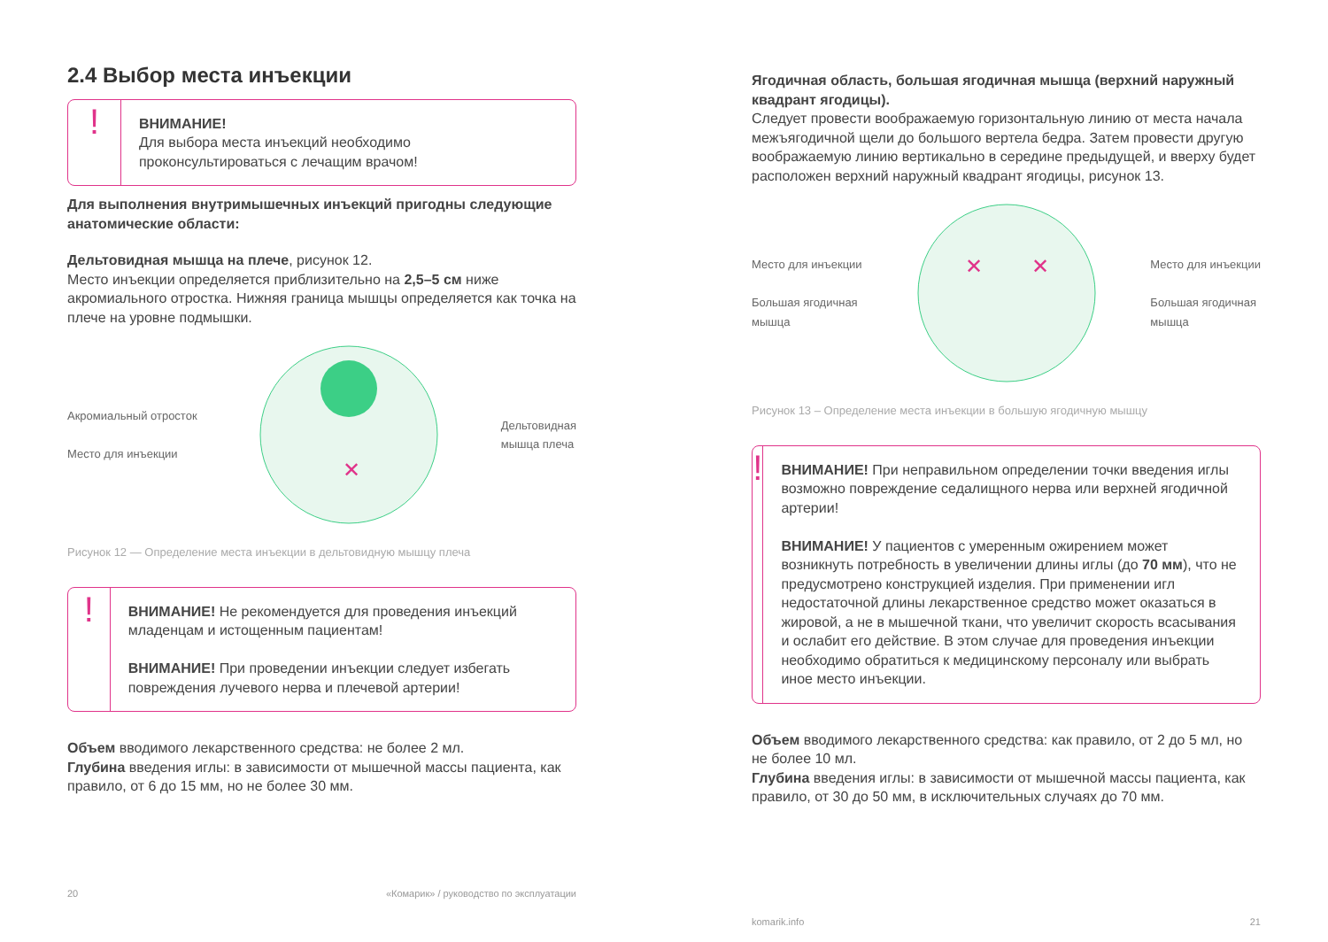2.4 Выбор места инъекции
!
ВНИМАНИЕ!
Для выбора места инъекций необходимо проконсультироваться с лечащим врачом!
Для выполнения внутримышечных инъекций пригодны следующие анатомические области:
Дельтовидная мышца на плече, рисунок 12.
Место инъекции определяется приблизительно на 2,5–5 см ниже акромиального отростка. Нижняя граница мышцы определяется как точка на плече на уровне подмышки.
Акромиальный отросток
Место для инъекции
✕
Дельтовидная
мышца плеча
Рисунок 12 — Определение места инъекции в дельтовидную мышцу плеча
!
ВНИМАНИЕ! Не рекомендуется для проведения инъекций младенцам и истощенным пациентам!
ВНИМАНИЕ! При проведении инъекции следует избегать повреждения лучевого нерва и плечевой артерии!
Объем вводимого лекарственного средства: не более 2 мл.
Глубина введения иглы: в зависимости от мышечной массы пациента, как правило, от 6 до 15 мм, но не более 30 мм.
20 «Комарик» / руководство по эксплуатации
Ягодичная область, большая ягодичная мышца (верхний наружный квадрант ягодицы).
Следует провести воображаемую горизонтальную линию от места начала межъягодичной щели до большого вертела бедра. Затем провести другую воображаемую линию вертикально в середине предыдущей, и вверху будет расположен верхний наружный квадрант ягодицы, рисунок 13.
Место для инъекции
Большая ягодичная
мышца
✕
✕
Место для инъекции
Большая ягодичная
мышца
Рисунок 13 – Определение места инъекции в большую ягодичную мышцу
!
ВНИМАНИЕ! При неправильном определении точки введения иглы возможно повреждение седалищного нерва или верхней ягодичной артерии!
ВНИМАНИЕ! У пациентов с умеренным ожирением может возникнуть потребность в увеличении длины иглы (до 70 мм), что не предусмотрено конструкцией изделия. При применении игл недостаточной длины лекарственное средство может оказаться в жировой, а не в мышечной ткани, что увеличит скорость всасывания и ослабит его действие. В этом случае для проведения инъекции необходимо обратиться к медицинскому персоналу или выбрать иное место инъекции.
Объем вводимого лекарственного средства: как правило, от 2 до 5 мл, но не более 10 мл.
Глубина введения иглы: в зависимости от мышечной массы пациента, как правило, от 30 до 50 мм, в исключительных случаях до 70 мм.
komarik.info 21